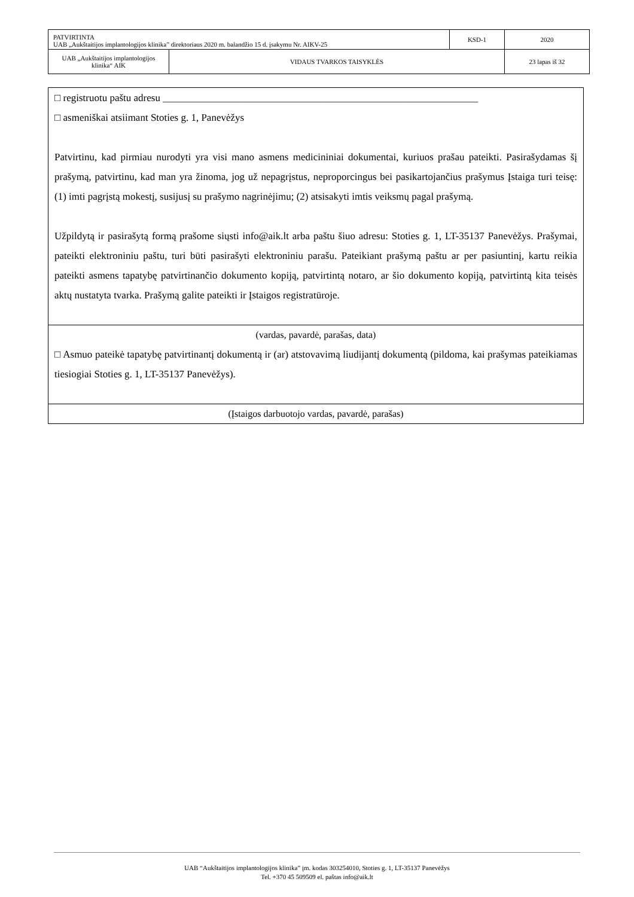| PATVIRTINTA UAB „Aukštaitijos implantologijos klinika” direktoriaus 2020 m. balandžio 15 d. įsakymu Nr. AIKV-25 | | KSD-1 | 2020 |
| UAB „Aukštaitijos implantologijos klinika“ AIK | VIDAUS TVARKOS TAISYKLĖS | | 23 lapas iš 32 |
□ registruotu paštu adresu ______________________________________________________________
□ asmeniškai atsiimant Stoties g. 1, Panevėžys
Patvirtinu, kad pirmiau nurodyti yra visi mano asmens medicininiai dokumentai, kuriuos prašau pateikti. Pasirašydamas šį prašymą, patvirtinu, kad man yra žinoma, jog už nepagrįstus, neproporcingus bei pasikartojančius prašymus Įstaiga turi teisę: (1) imti pagrįstą mokestį, susijusį su prašymo nagrinėjimu; (2) atsisakyti imtis veiksmų pagal prašymą.
Užpildytą ir pasirašytą formą prašome siųsti info@aik.lt arba paštu šiuo adresu: Stoties g. 1, LT-35137 Panevėžys. Prašymai, pateikti elektroniniu paštu, turi būti pasirašyti elektroniniu parašu. Pateikiant prašymą paštu ar per pasiuntinį, kartu reikia pateikti asmens tapatybę patvirtinančio dokumento kopiją, patvirtintą notaro, ar šio dokumento kopiją, patvirtintą kita teisės aktų nustatyta tvarka. Prašymą galite pateikti ir Įstaigos registratūroje.
(vardas, pavardė, parašas, data)
□ Asmuo pateikė tapatybę patvirtinantį dokumentą ir (ar) atstovavimą liudijantį dokumentą (pildoma, kai prašymas pateikiamas tiesiogiai Stoties g. 1, LT-35137 Panevėžys).
(Įstaigos darbuotojo vardas, pavardė, parašas)
UAB “Aukštaitijos implantologijos klinika” įm. kodas 303254010, Stoties g. 1, LT-35137 Panevėžys
Tel. +370 45 509509 el. paštas info@aik.lt